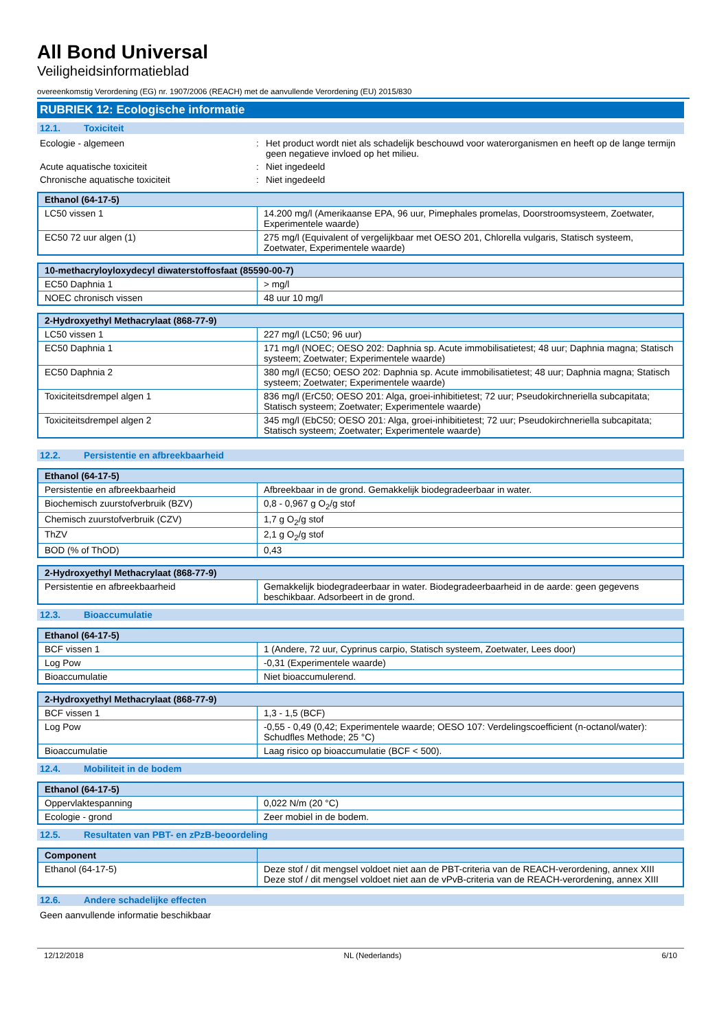All Bond Universal
Veiligheidsinformatieblad
overeenkomstig Verordening (EG) nr. 1907/2006 (REACH) met de aanvullende Verordening (EU) 2015/830
RUBRIEK 12: Ecologische informatie
12.1. Toxiciteit
Ecologie - algemeen : Het product wordt niet als schadelijk beschouwd voor waterorganismen en heeft op de lange termijn geen negatieve invloed op het milieu.
Acute aquatische toxiciteit : Niet ingedeeld
Chronische aquatische toxiciteit : Niet ingedeeld
| Ethanol (64-17-5) | |
| --- | --- |
| LC50 vissen 1 | 14.200 mg/l (Amerikaanse EPA, 96 uur, Pimephales promelas, Doorstroomsysteem, Zoetwater, Experimentele waarde) |
| EC50 72 uur algen (1) | 275 mg/l (Equivalent of vergelijkbaar met OESO 201, Chlorella vulgaris, Statisch systeem, Zoetwater, Experimentele waarde) |
| 10-methacryloyloxydecyl diwaterstoffosfaat (85590-00-7) | |
| --- | --- |
| EC50 Daphnia 1 | > mg/l |
| NOEC chronisch vissen | 48 uur 10 mg/l |
| 2-Hydroxyethyl Methacrylaat (868-77-9) | |
| --- | --- |
| LC50 vissen 1 | 227 mg/l (LC50; 96 uur) |
| EC50 Daphnia 1 | 171 mg/l (NOEC; OESO 202: Daphnia sp. Acute immobilisatietest; 48 uur; Daphnia magna; Statisch systeem; Zoetwater; Experimentele waarde) |
| EC50 Daphnia 2 | 380 mg/l (EC50; OESO 202: Daphnia sp. Acute immobilisatietest; 48 uur; Daphnia magna; Statisch systeem; Zoetwater; Experimentele waarde) |
| Toxiciteitsdrempel algen 1 | 836 mg/l (ErC50; OESO 201: Alga, groei-inhibitietest; 72 uur; Pseudokirchneriella subcapitata; Statisch systeem; Zoetwater; Experimentele waarde) |
| Toxiciteitsdrempel algen 2 | 345 mg/l (EbC50; OESO 201: Alga, groei-inhibitietest; 72 uur; Pseudokirchneriella subcapitata; Statisch systeem; Zoetwater; Experimentele waarde) |
12.2. Persistentie en afbreekbaarheid
| Ethanol (64-17-5) | |
| --- | --- |
| Persistentie en afbreekbaarheid | Afbreekbaar in de grond. Gemakkelijk biodegradeerbaar in water. |
| Biochemisch zuurstofverbruik (BZV) | 0,8 - 0,967 g O<sub>2</sub>/g stof |
| Chemisch zuurstofverbruik (CZV) | 1,7 g O<sub>2</sub>/g stof |
| ThZV | 2,1 g O<sub>2</sub>/g stof |
| BOD (% of ThOD) | 0,43 |
| 2-Hydroxyethyl Methacrylaat (868-77-9) | |
| --- | --- |
| Persistentie en afbreekbaarheid | Gemakkelijk biodegradeerbaar in water. Biodegradeerbaarheid in de aarde: geen gegevens beschikbaar. Adsorbeert in de grond. |
12.3. Bioaccumulatie
| Ethanol (64-17-5) | |
| --- | --- |
| BCF vissen 1 | 1 (Andere, 72 uur, Cyprinus carpio, Statisch systeem, Zoetwater, Lees door) |
| Log Pow | -0,31 (Experimentele waarde) |
| Bioaccumulatie | Niet bioaccumulerend. |
| 2-Hydroxyethyl Methacrylaat (868-77-9) | |
| --- | --- |
| BCF vissen 1 | 1,3 - 1,5 (BCF) |
| Log Pow | -0,55 - 0,49 (0,42; Experimentele waarde; OESO 107: Verdelingscoefficient (n-octanol/water): Schudfles Methode; 25 °C) |
| Bioaccumulatie | Laag risico op bioaccumulatie (BCF < 500). |
12.4. Mobiliteit in de bodem
| Ethanol (64-17-5) | |
| --- | --- |
| Oppervlaktespanning | 0,022 N/m (20 °C) |
| Ecologie - grond | Zeer mobiel in de bodem. |
12.5. Resultaten van PBT- en zPzB-beoordeling
| Component | |
| --- | --- |
| Ethanol (64-17-5) | Deze stof / dit mengsel voldoet niet aan de PBT-criteria van de REACH-verordening, annex XIII Deze stof / dit mengsel voldoet niet aan de vPvB-criteria van de REACH-verordening, annex XIII |
12.6. Andere schadelijke effecten
Geen aanvullende informatie beschikbaar
12/12/2018 NL (Nederlands) 6/10